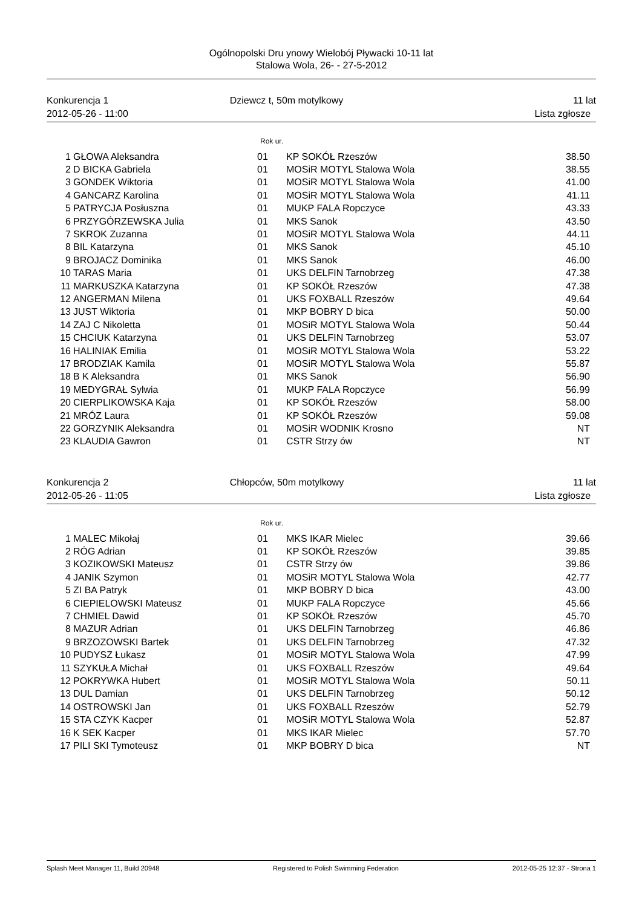Ogólnopolski Dru ynowy Wielobój Pływacki 10-11 lat
Stalowa Wola, 26- - 27-5-2012
Konkurencja 1
2012-05-26 - 11:00
Dziewcz t, 50m motylkowy
11 lat
Lista zgłosze
Rok ur.
| 1 | GŁOWA Aleksandra | 01 | KP SOKÓŁ Rzeszów | 38.50 |
| 2 | D BICKA Gabriela | 01 | MOSiR MOTYL Stalowa Wola | 38.55 |
| 3 | GONDEK Wiktoria | 01 | MOSiR MOTYL Stalowa Wola | 41.00 |
| 4 | GANCARZ Karolina | 01 | MOSiR MOTYL Stalowa Wola | 41.11 |
| 5 | PATRYCJA Posłuszna | 01 | MUKP FALA Ropczyce | 43.33 |
| 6 | PRZYGÓRZEWSKA Julia | 01 | MKS Sanok | 43.50 |
| 7 | SKROK Zuzanna | 01 | MOSiR MOTYL Stalowa Wola | 44.11 |
| 8 | BIL Katarzyna | 01 | MKS Sanok | 45.10 |
| 9 | BROJACZ Dominika | 01 | MKS Sanok | 46.00 |
| 10 | TARAS Maria | 01 | UKS DELFIN Tarnobrzeg | 47.38 |
| 11 | MARKUSZKA Katarzyna | 01 | KP SOKÓŁ Rzeszów | 47.38 |
| 12 | ANGERMAN Milena | 01 | UKS FOXBALL Rzeszów | 49.64 |
| 13 | JUST Wiktoria | 01 | MKP BOBRY D bica | 50.00 |
| 14 | ZAJ C Nikoletta | 01 | MOSiR MOTYL Stalowa Wola | 50.44 |
| 15 | CHCIUK Katarzyna | 01 | UKS DELFIN Tarnobrzeg | 53.07 |
| 16 | HALINIAK Emilia | 01 | MOSiR MOTYL Stalowa Wola | 53.22 |
| 17 | BRODZIAK Kamila | 01 | MOSiR MOTYL Stalowa Wola | 55.87 |
| 18 | B K Aleksandra | 01 | MKS Sanok | 56.90 |
| 19 | MEDYGRAŁ Sylwia | 01 | MUKP FALA Ropczyce | 56.99 |
| 20 | CIERPLIKOWSKA Kaja | 01 | KP SOKÓŁ Rzeszów | 58.00 |
| 21 | MRÓZ Laura | 01 | KP SOKÓŁ Rzeszów | 59.08 |
| 22 | GORZYNIK Aleksandra | 01 | MOSiR WODNIK Krosno | NT |
| 23 | KLAUDIA Gawron | 01 | CSTR Strzy ów | NT |
Konkurencja 2
2012-05-26 - 11:05
Chłopców, 50m motylkowy
11 lat
Lista zgłosze
Rok ur.
| 1 | MALEC Mikołaj | 01 | MKS IKAR Mielec | 39.66 |
| 2 | RÓG Adrian | 01 | KP SOKÓŁ Rzeszów | 39.85 |
| 3 | KOZIKOWSKI Mateusz | 01 | CSTR Strzy ów | 39.86 |
| 4 | JANIK Szymon | 01 | MOSiR MOTYL Stalowa Wola | 42.77 |
| 5 | ZI BA Patryk | 01 | MKP BOBRY D bica | 43.00 |
| 6 | CIEPIELOWSKI Mateusz | 01 | MUKP FALA Ropczyce | 45.66 |
| 7 | CHMIEL Dawid | 01 | KP SOKÓŁ Rzeszów | 45.70 |
| 8 | MAZUR Adrian | 01 | UKS DELFIN Tarnobrzeg | 46.86 |
| 9 | BRZOZOWSKI Bartek | 01 | UKS DELFIN Tarnobrzeg | 47.32 |
| 10 | PUDYSZ Łukasz | 01 | MOSiR MOTYL Stalowa Wola | 47.99 |
| 11 | SZYKUŁA Michał | 01 | UKS FOXBALL Rzeszów | 49.64 |
| 12 | POKRYWKA Hubert | 01 | MOSiR MOTYL Stalowa Wola | 50.11 |
| 13 | DUL Damian | 01 | UKS DELFIN Tarnobrzeg | 50.12 |
| 14 | OSTROWSKI Jan | 01 | UKS FOXBALL Rzeszów | 52.79 |
| 15 | STA CZYK Kacper | 01 | MOSiR MOTYL Stalowa Wola | 52.87 |
| 16 | K SEK Kacper | 01 | MKS IKAR Mielec | 57.70 |
| 17 | PILI SKI Tymoteusz | 01 | MKP BOBRY D bica | NT |
Splash Meet Manager 11, Build 20948 Registered to Polish Swimming Federation 2012-05-25 12:37 - Strona 1